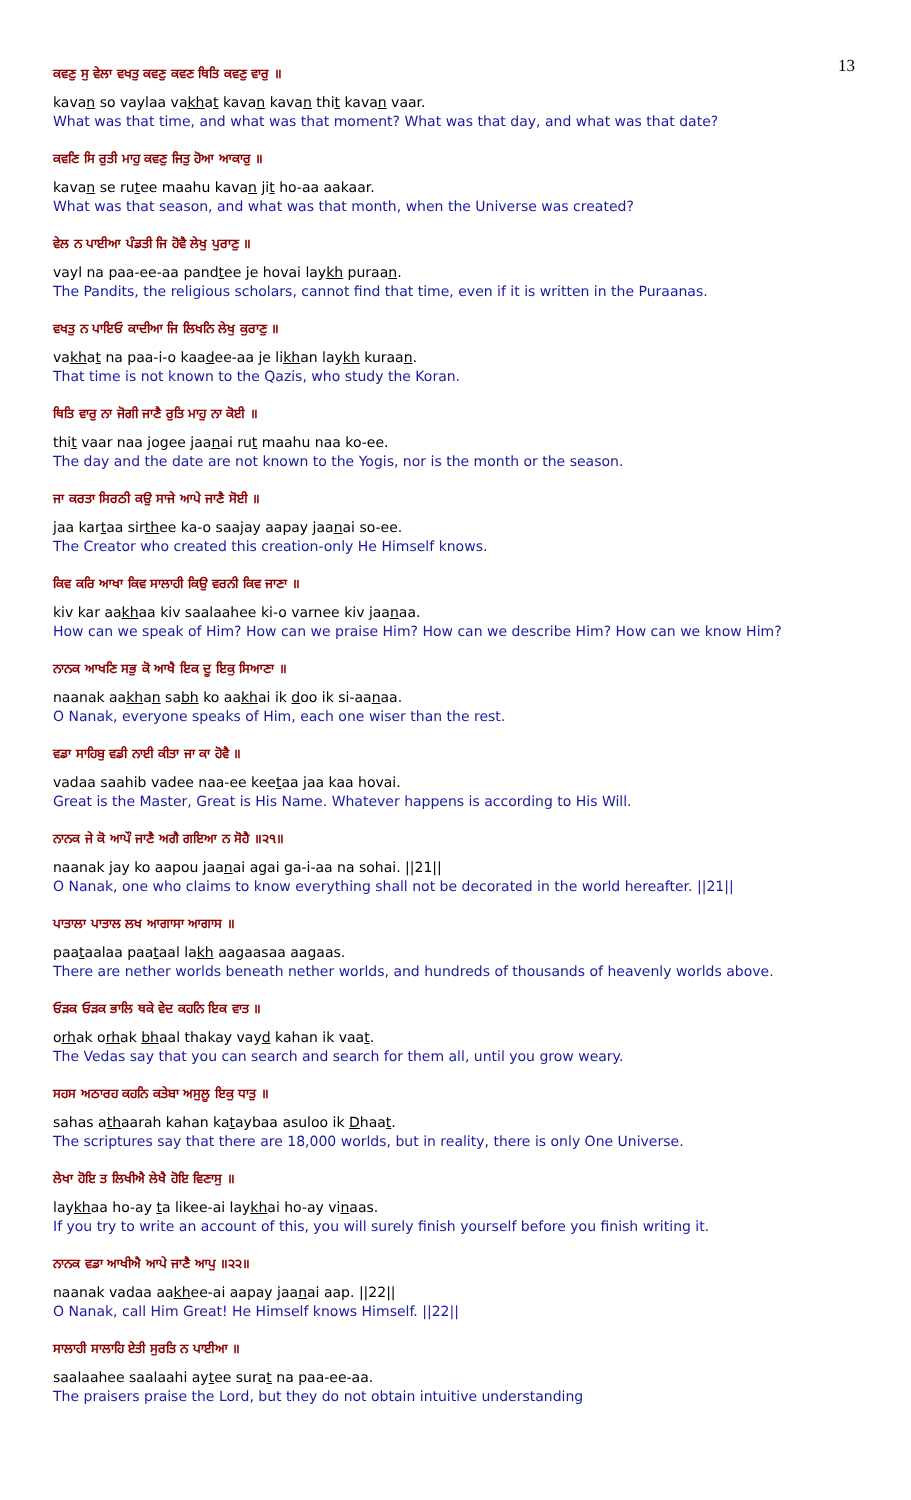13
ਕਵਣੁ ਸੁ ਵੇਲਾ ਵਖਤੁ ਕਵਣੁ ਕਵਣ ਥਿਤਿ ਕਵਣੁ ਵਾਰੁ ॥
kavan so vaylaa vakhat kavan kavan thit kavan vaar.
What was that time, and what was that moment? What was that day, and what was that date?
ਕਵਣਿ ਸਿ ਰੁਤੀ ਮਾਹੁ ਕਵਣੁ ਜਿਤੁ ਹੋਆ ਆਕਾਰੁ ॥
kavan se rutee maahu kavan jit ho-aa aakaar.
What was that season, and what was that month, when the Universe was created?
ਵੇਲ ਨ ਪਾਈਆ ਪੰਡਤੀ ਜਿ ਹੋਵੈ ਲੇਖੁ ਪੁਰਾਣੁ ॥
vayl na paa-ee-aa pandtee je hovai laykh puraan.
The Pandits, the religious scholars, cannot find that time, even if it is written in the Puraanas.
ਵਖਤੁ ਨ ਪਾਇਓ ਕਾਦੀਆ ਜਿ ਲਿਖਨਿ ਲੇਖੁ ਕੁਰਾਣੁ ॥
vakhat na paa-i-o kaadee-aa je likhan laykh kuraan.
That time is not known to the Qazis, who study the Koran.
ਥਿਤਿ ਵਾਰੁ ਨਾ ਜੋਗੀ ਜਾਣੈ ਰੁਤਿ ਮਾਹੁ ਨਾ ਕੋਈ ॥
thit vaar naa jogee jaanai rut maahu naa ko-ee.
The day and the date are not known to the Yogis, nor is the month or the season.
ਜਾ ਕਰਤਾ ਸਿਰਠੀ ਕਉ ਸਾਜੇ ਆਪੇ ਜਾਣੈ ਸੋਈ ॥
jaa kartaa sirthee ka-o saajay aapay jaanai so-ee.
The Creator who created this creation-only He Himself knows.
ਕਿਵ ਕਰਿ ਆਖਾ ਕਿਵ ਸਾਲਾਹੀ ਕਿਉ ਵਰਨੀ ਕਿਵ ਜਾਣਾ ॥
kiv kar aakhaa kiv saalaahee ki-o varnee kiv jaanaa.
How can we speak of Him? How can we praise Him? How can we describe Him? How can we know Him?
ਨਾਨਕ ਆਖਣਿ ਸਭੁ ਕੋ ਆਖੈ ਇਕ ਦੂ ਇਕੁ ਸਿਆਣਾ ॥
naanak aakhan sabh ko aakhai ik doo ik si-aanaa.
O Nanak, everyone speaks of Him, each one wiser than the rest.
ਵਡਾ ਸਾਹਿਬੁ ਵਡੀ ਨਾਈ ਕੀਤਾ ਜਾ ਕਾ ਹੋਵੈ ॥
vadaa saahib vadee naa-ee keetaa jaa kaa hovai.
Great is the Master, Great is His Name. Whatever happens is according to His Will.
ਨਾਨਕ ਜੇ ਕੋ ਆਪੌ ਜਾਣੈ ਅਗੈ ਗਇਆ ਨ ਸੋਹੈ ॥੨੧॥
naanak jay ko aapou jaanai agai ga-i-aa na sohai. ||21||
O Nanak, one who claims to know everything shall not be decorated in the world hereafter. ||21||
ਪਾਤਾਲਾ ਪਾਤਾਲ ਲਖ ਆਗਾਸਾ ਆਗਾਸ ॥
paataalaa paataal lakh aagaasaa aagaas.
There are nether worlds beneath nether worlds, and hundreds of thousands of heavenly worlds above.
ਓੜਕ ਓੜਕ ਭਾਲਿ ਥਕੇ ਵੇਦ ਕਹਨਿ ਇਕ ਵਾਤ ॥
orhak orhak bhaal thakay vayd kahan ik vaat.
The Vedas say that you can search and search for them all, until you grow weary.
ਸਹਸ ਅਠਾਰਹ ਕਹਨਿ ਕਤੇਬਾ ਅਸੁਲੂ ਇਕੁ ਧਾਤੁ ॥
sahas athaarah kahan kataybaa asuloo ik Dhaat.
The scriptures say that there are 18,000 worlds, but in reality, there is only One Universe.
ਲੇਖਾ ਹੋਇ ਤ ਲਿਖੀਐ ਲੇਖੈ ਹੋਇ ਵਿਣਾਸੁ ॥
laykhaa ho-ay ta likee-ai laykhai ho-ay vinaas.
If you try to write an account of this, you will surely finish yourself before you finish writing it.
ਨਾਨਕ ਵਡਾ ਆਖੀਐ ਆਪੇ ਜਾਣੈ ਆਪੁ ॥੨੨॥
naanak vadaa aakhee-ai aapay jaanai aap. ||22||
O Nanak, call Him Great! He Himself knows Himself. ||22||
ਸਾਲਾਹੀ ਸਾਲਾਹਿ ਏਤੀ ਸੁਰਤਿ ਨ ਪਾਈਆ ॥
saalaahee saalaahi aytee surat na paa-ee-aa.
The praisers praise the Lord, but they do not obtain intuitive understanding